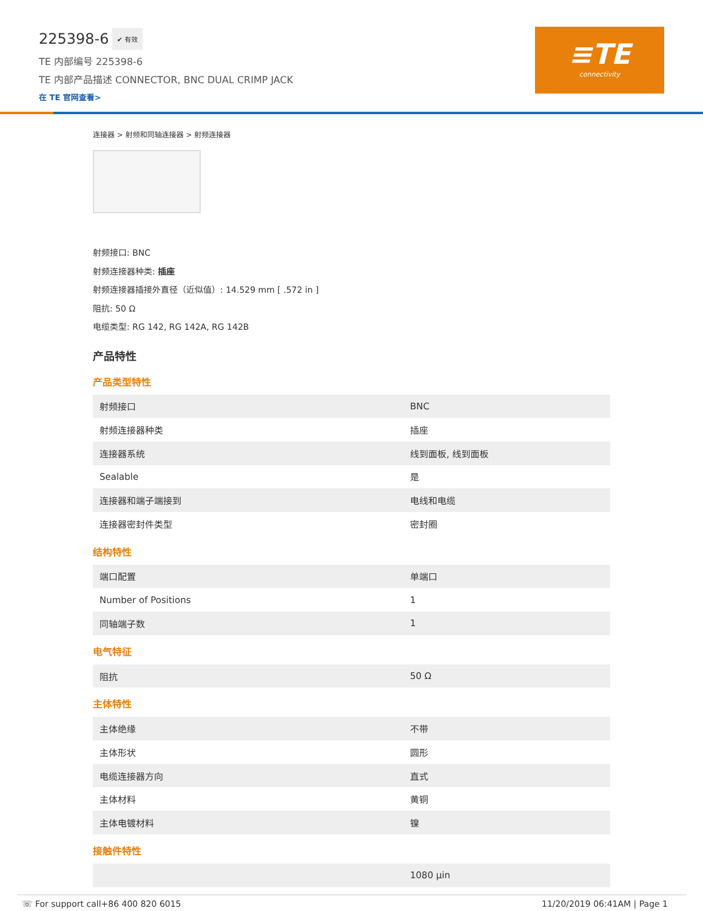225398-6 ✔ 有效
TE 内部编号 225398-6
TE 内部产品描述 CONNECTOR, BNC DUAL CRIMP JACK
在 TE 官网查看>
≡TE
connectivity
连接器 > 射频和同轴连接器 > 射频连接器
射频接口: BNC
射频连接器种类: 插座
射频连接器插接外直径（近似值）: 14.529 mm [ .572 in ]
阻抗: 50 Ω
电缆类型: RG 142, RG 142A, RG 142B
产品特性
产品类型特性
| 射频接口 | BNC |
| 射频连接器种类 | 插座 |
| 连接器系统 | 线到面板, 线到面板 |
| Sealable | 是 |
| 连接器和端子端接到 | 电线和电缆 |
| 连接器密封件类型 | 密封圈 |
结构特性
| 端口配置 | 单端口 |
| Number of Positions | 1 |
| 同轴端子数 | 1 |
电气特征
| 阻抗 | 50 Ω |
主体特性
| 主体绝缘 | 不带 |
| 主体形状 | 圆形 |
| 电缆连接器方向 | 直式 |
| 主体材料 | 黄铜 |
| 主体电镀材料 | 镍 |
接触件特性
| | 1080 μin |
☏ For support call+86 400 820 6015 11/20/2019 06:41AM | Page 1